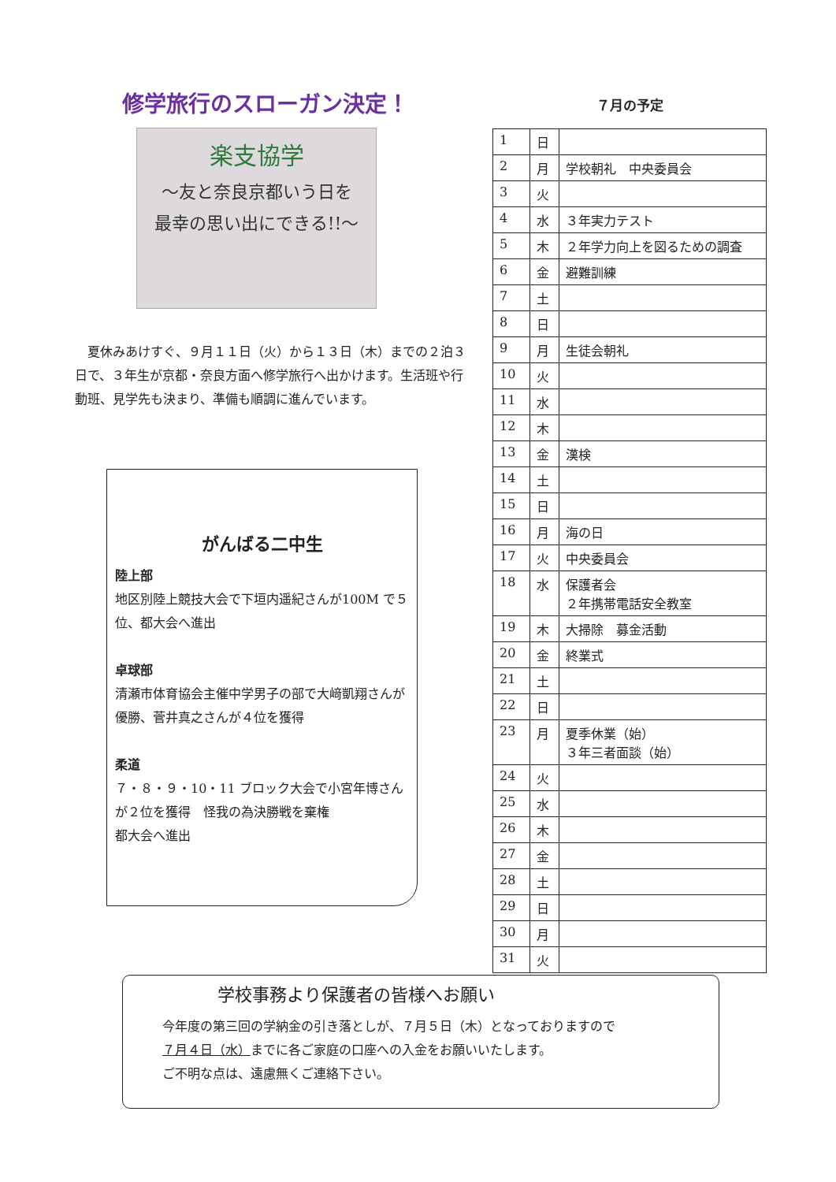修学旅行のスローガン決定！
楽支協学
～友と奈良京都いう日を
最幸の思い出にできる!!～
　夏休みあけすぐ、９月１１日（火）から１３日（木）までの２泊３日で、３年生が京都・奈良方面へ修学旅行へ出かけます。生活班や行動班、見学先も決まり、準備も順調に進んでいます。
がんばる二中生
陸上部
地区別陸上競技大会で下垣内遥紀さんが100M で５位、都大会へ進出
卓球部
清瀬市体育協会主催中学男子の部で大﨑凱翔さんが優勝、菅井真之さんが４位を獲得
柔道
７・８・９・10・11 ブロック大会で小宮年博さんが２位を獲得　怪我の為決勝戦を棄権
都大会へ進出
７月の予定
| 1 | 日 | |
| 2 | 月 | 学校朝礼 中央委員会 |
| 3 | 火 | |
| 4 | 水 | ３年実力テスト |
| 5 | 木 | ２年学力向上を図るための調査 |
| 6 | 金 | 避難訓練 |
| 7 | 土 | |
| 8 | 日 | |
| 9 | 月 | 生徒会朝礼 |
| 10 | 火 | |
| 11 | 水 | |
| 12 | 木 | |
| 13 | 金 | 漢検 |
| 14 | 土 | |
| 15 | 日 | |
| 16 | 月 | 海の日 |
| 17 | 火 | 中央委員会 |
| 18 | 水 | 保護者会 ２年携帯電話安全教室 |
| 19 | 木 | 大掃除 募金活動 |
| 20 | 金 | 終業式 |
| 21 | 土 | |
| 22 | 日 | |
| 23 | 月 | 夏季休業（始） ３年三者面談（始） |
| 24 | 火 | |
| 25 | 水 | |
| 26 | 木 | |
| 27 | 金 | |
| 28 | 土 | |
| 29 | 日 | |
| 30 | 月 | |
| 31 | 火 | |
学校事務より保護者の皆様へお願い
今年度の第三回の学納金の引き落としが、７月５日（木）となっておりますので
７月４日（水）までに各ご家庭の口座への入金をお願いいたします。
ご不明な点は、遠慮無くご連絡下さい。